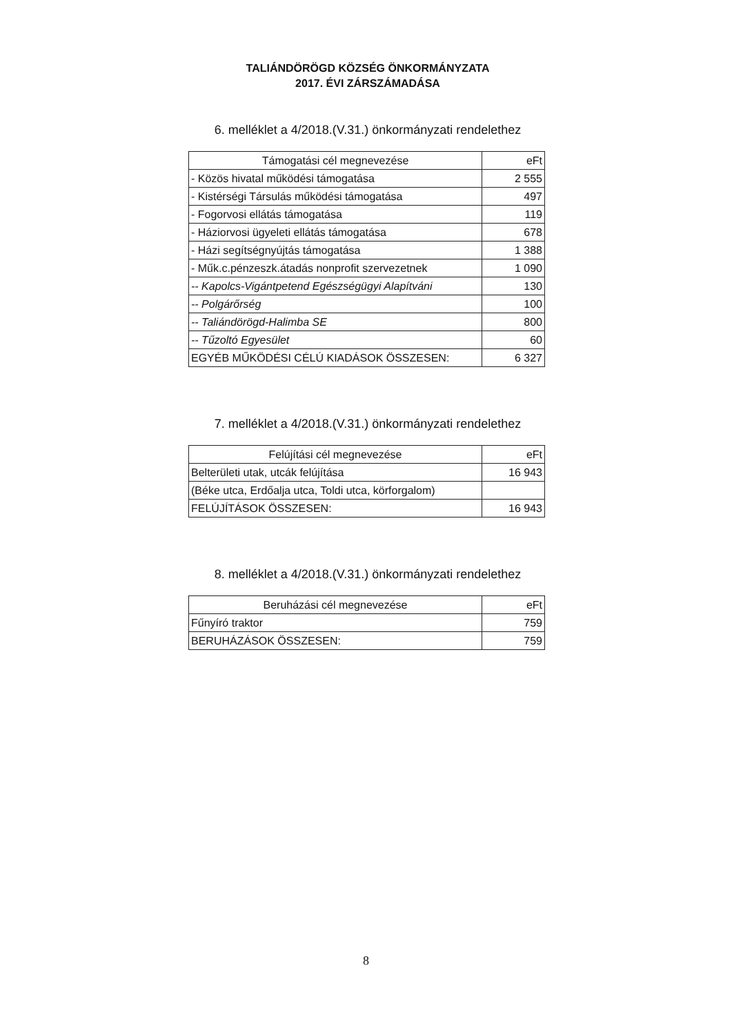TALIÁNDÖRÖGD KÖZSÉG ÖNKORMÁNYZATA
2017. ÉVI ZÁRSZÁMADÁSA
6. melléklet a 4/2018.(V.31.) önkormányzati rendelethez
| Támogatási cél megnevezése | eFt |
| --- | --- |
| - Közös hivatal működési támogatása | 2 555 |
| - Kistérségi Társulás működési támogatása | 497 |
| - Fogorvosi ellátás támogatása | 119 |
| - Háziorvosi ügyeleti ellátás támogatása | 678 |
| - Házi segítségnyújtás támogatása | 1 388 |
| - Műk.c.pénzeszk.átadás nonprofit szervezetnek | 1 090 |
| -- Kapolcs-Vigántpetend Egészségügyi Alapítváni | 130 |
| -- Polgárőrség | 100 |
| -- Taliándörögd-Halimba SE | 800 |
| -- Tűzoltó Egyesület | 60 |
| EGYÉB MŰKÖDÉSI CÉLÚ KIADÁSOK ÖSSZESEN: | 6 327 |
7. melléklet a 4/2018.(V.31.) önkormányzati rendelethez
| Felújítási cél megnevezése | eFt |
| --- | --- |
| Belterületi utak, utcák felújítása | 16 943 |
| (Béke utca, Erdőalja utca, Toldi utca, körforgalom) | |
| FELÚJÍTÁSOK ÖSSZESEN: | 16 943 |
8. melléklet a 4/2018.(V.31.) önkormányzati rendelethez
| Beruházási cél megnevezése | eFt |
| --- | --- |
| Fűnyíró traktor | 759 |
| BERUHÁZÁSOK ÖSSZESEN: | 759 |
8